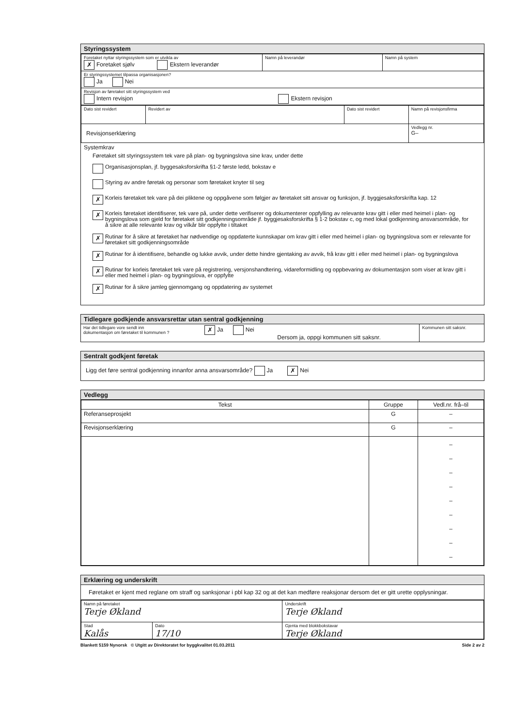Styringssystem
| Foretaket nyttar styringssystem som er utvikla av ✗ Foretaket sjølv Ekstern leverandør | Namn på leverandør | Namn på system |
| Er styringssystemet tilpassa organisasjonen? Ja Nei | | |
| Revisjon av føretaket sitt styringssystem ved Intern revisjon Ekstern revisjon | | |
| Dato sist revidert | Revidert av | Dato sist revidert | Namn på revisjonsfirma |
| Revisjonserklæring | | | Vedlegg nr. G– |
Systemkrav
Føretaket sitt styringssystem tek vare på plan- og bygningslova sine krav, under dette
Organisasjonsplan, jf. byggesaksforskrifta §1-2 første ledd, bokstav e
Styring av andre føretak og personar som føretaket knyter til seg
✗ Korleis føretaket tek vare på dei pliktene og oppgåvene som følgjer av føretaket sitt ansvar og funksjon, jf. byggjesaksforskrifta kap. 12
✗ Korleis føretaket identifiserer, tek vare på, under dette verifiserer og dokumenterer oppfylling av relevante krav gitt i eller med heimel i plan- og bygningslova som gjeld for føretaket sitt godkjenningsområde jf. byggjesaksforskrifta § 1-2 bokstav c, og med lokal godkjenning ansvarsområde, for å sikre at alle relevante krav og vilkår blir oppfylte i tiltaket
✗ Rutinar for å sikre at føretaket har nødvendige og oppdaterte kunnskapar om krav gitt i eller med heimel i plan- og bygningslova som er relevante for føretaket sitt godkjenningsområde
✗ Rutinar for å identifisere, behandle og lukke avvik, under dette hindre gjentaking av avvik, frå krav gitt i eller med heimel i plan- og bygningslova
✗ Rutinar for korleis føretaket tek vare på registrering, versjonshandtering, vidareformidling og oppbevaring av dokumentasjon som viser at krav gitt i eller med heimel i plan- og bygningslova, er oppfylte
✗ Rutinar for å sikre jamleg gjennomgang og oppdatering av systemet
Tidlegare godkjende ansvarsrettar utan sentral godkjenning
| Har det tidlegare vore sendt inn dokumentasjon om føretaket til kommunen ? | ✗ Ja Nei | Dersom ja, oppgi kommunen sitt saksnr. | Kommunen sitt saksnr. |
Sentralt godkjent føretak
Ligg det føre sentral godkjenning innanfor anna ansvarsområde? Ja ✗ Nei
Vedlegg
| Tekst | Gruppe | Vedl.nr. frå–til |
| --- | --- | --- |
| Referanseprosjekt | G | – |
| Revisjonserklæring | G | – |
| | | – – – – – – – – – |
Erklæring og underskrift
Føretaket er kjent med reglane om straff og sanksjonar i pbl kap 32 og at det kan medføre reaksjonar dersom det er gitt urette opplysningar.
| Namn på føretaket Terje Økland | | Underskrift Terje Økland |
| Stad Kalås | Dato 17/10 | Gjenta med blokkbokstavar Terje Økland |
Blankett 5159 Nynorsk © Utgitt av Direktoratet for byggkvalitet 01.03.2011 Side 2 av 2